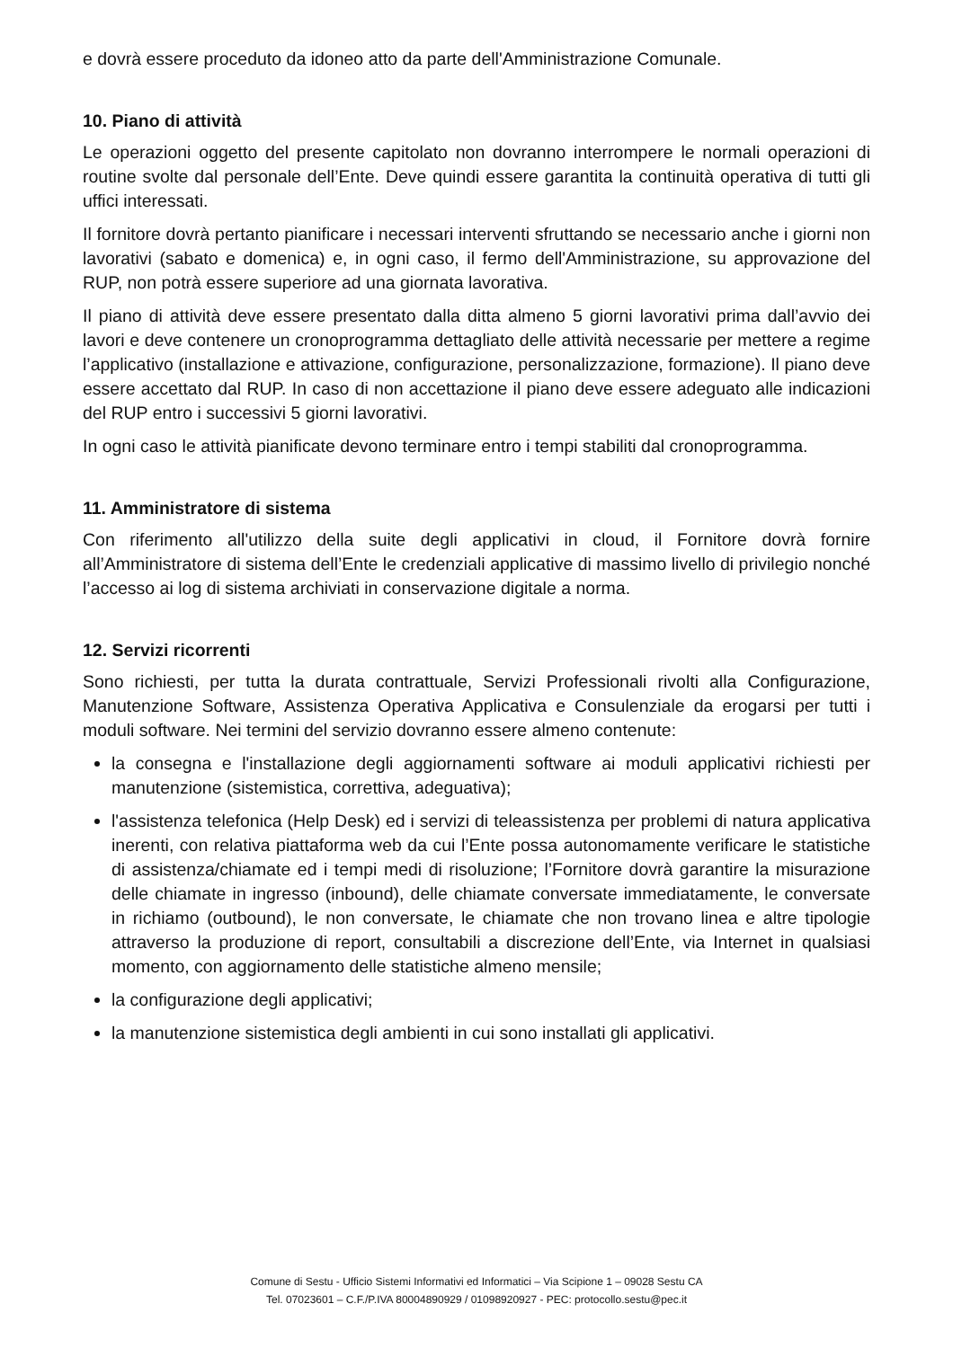e dovrà essere proceduto da idoneo atto da parte dell'Amministrazione Comunale.
10. Piano di attività
Le operazioni oggetto del presente capitolato non dovranno interrompere le normali operazioni di routine svolte dal personale dell’Ente. Deve quindi essere garantita la continuità operativa di tutti gli uffici interessati.
Il fornitore dovrà pertanto pianificare i necessari interventi sfruttando se necessario anche i giorni non lavorativi (sabato e domenica) e, in ogni caso, il fermo dell'Amministrazione, su approvazione del RUP, non potrà essere superiore ad una giornata lavorativa.
Il piano di attività deve essere presentato dalla ditta almeno 5 giorni lavorativi prima dall’avvio dei lavori e deve contenere un cronoprogramma dettagliato delle attività necessarie per mettere a regime l’applicativo (installazione e attivazione, configurazione, personalizzazione, formazione). Il piano deve essere accettato dal RUP. In caso di non accettazione il piano deve essere adeguato alle indicazioni del RUP entro i successivi 5 giorni lavorativi.
In ogni caso le attività pianificate devono terminare entro i tempi stabiliti dal cronoprogramma.
11. Amministratore di sistema
Con riferimento all'utilizzo della suite degli applicativi in cloud, il Fornitore dovrà fornire all’Amministratore di sistema dell’Ente le credenziali applicative di massimo livello di privilegio nonché l’accesso ai log di sistema archiviati in conservazione digitale a norma.
12. Servizi ricorrenti
Sono richiesti, per tutta la durata contrattuale, Servizi Professionali rivolti alla Configurazione, Manutenzione Software, Assistenza Operativa Applicativa e Consulenziale da erogarsi per tutti i moduli software. Nei termini del servizio dovranno essere almeno contenute:
la consegna e l'installazione degli aggiornamenti software ai moduli applicativi richiesti per manutenzione (sistemistica, correttiva, adeguativa);
l'assistenza telefonica (Help Desk) ed i servizi di teleassistenza per problemi di natura applicativa inerenti, con relativa piattaforma web da cui l’Ente possa autonomamente verificare le statistiche di assistenza/chiamate ed i tempi medi di risoluzione; l’Fornitore dovrà garantire la misurazione delle chiamate in ingresso (inbound), delle chiamate conversate immediatamente, le conversate in richiamo (outbound), le non conversate, le chiamate che non trovano linea e altre tipologie attraverso la produzione di report, consultabili a discrezione dell’Ente, via Internet in qualsiasi momento, con aggiornamento delle statistiche almeno mensile;
la configurazione degli applicativi;
la manutenzione sistemistica degli ambienti in cui sono installati gli applicativi.
Comune di Sestu - Ufficio Sistemi Informativi ed Informatici – Via Scipione 1 – 09028 Sestu CA
Tel. 07023601 – C.F./P.IVA 80004890929 / 01098920927 - PEC: protocollo.sestu@pec.it